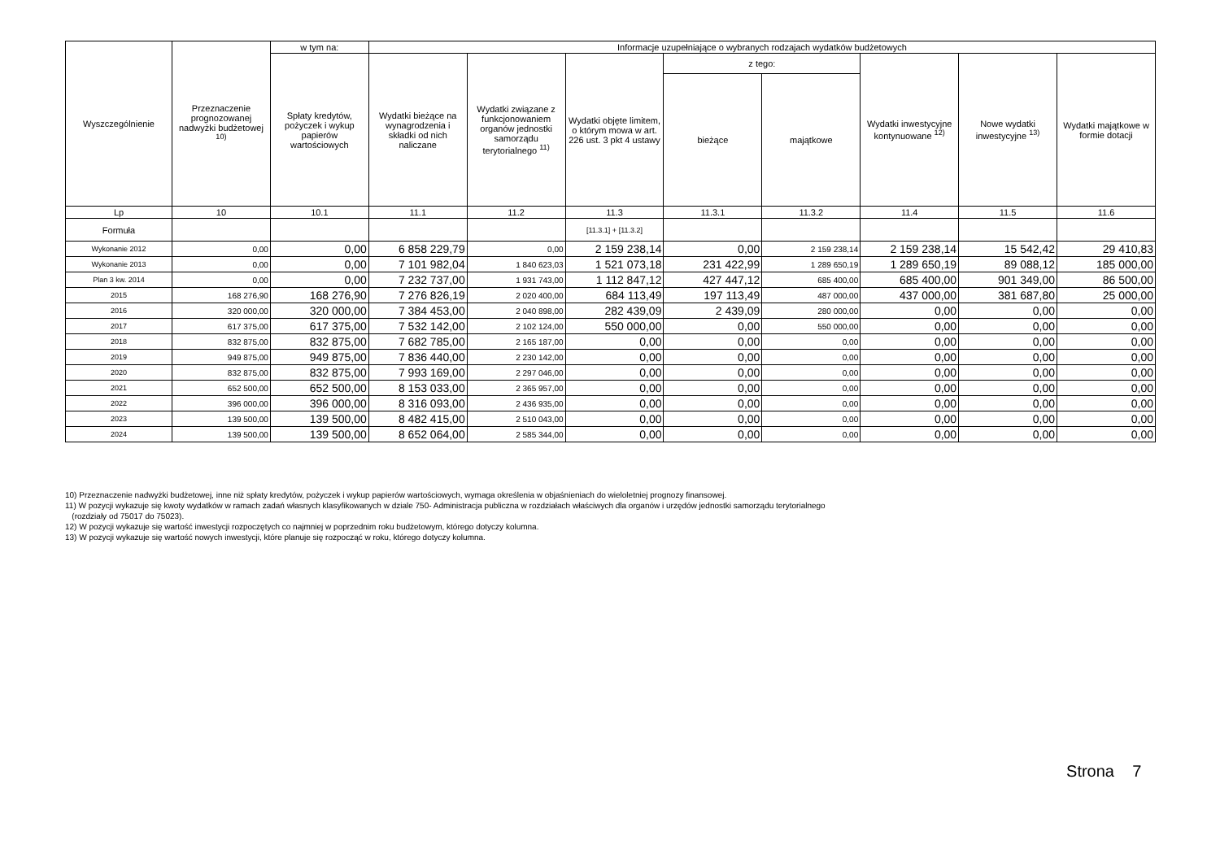| Wyszczególnienie | Przeznaczenie prognozowanej nadwyżki budżetowej <sup>10)</sup> | w tym na: | Informacje uzupełniające o wybranych rodzajach wydatków budżetowych | | | | | | | |
| --- | --- | --- | --- | --- | --- | --- | --- | --- | --- | --- |
| | | Spłaty kredytów, pożyczek i wykup papierów wartościowych | Wydatki bieżące na wynagrodzenia i składki od nich naliczane | Wydatki związane z funkcjonowaniem organów jednostki samorządu terytorialnego <sup>11)</sup> | Wydatki objęte limitem, o którym mowa w art. 226 ust. 3 pkt 4 ustawy | z tego: | | Wydatki inwestycyjne kontynuowane <sup>12)</sup> | Nowe wydatki inwestycyjne <sup>13)</sup> | Wydatki majątkowe w formie dotacji |
| | | | | | | bieżące | majątkowe | | | |
| Lp | 10 | 10.1 | 11.1 | 11.2 | 11.3 | 11.3.1 | 11.3.2 | 11.4 | 11.5 | 11.6 |
| Formuła | | | | | [11.3.1] + [11.3.2] | | | | | |
| Wykonanie 2012 | 0,00 | 0,00 | 6 858 229,79 | 0,00 | 2 159 238,14 | 0,00 | 2 159 238,14 | 2 159 238,14 | 15 542,42 | 29 410,83 |
| Wykonanie 2013 | 0,00 | 0,00 | 7 101 982,04 | 1 840 623,03 | 1 521 073,18 | 231 422,99 | 1 289 650,19 | 1 289 650,19 | 89 088,12 | 185 000,00 |
| Plan 3 kw. 2014 | 0,00 | 0,00 | 7 232 737,00 | 1 931 743,00 | 1 112 847,12 | 427 447,12 | 685 400,00 | 685 400,00 | 901 349,00 | 86 500,00 |
| 2015 | 168 276,90 | 168 276,90 | 7 276 826,19 | 2 020 400,00 | 684 113,49 | 197 113,49 | 487 000,00 | 437 000,00 | 381 687,80 | 25 000,00 |
| 2016 | 320 000,00 | 320 000,00 | 7 384 453,00 | 2 040 898,00 | 282 439,09 | 2 439,09 | 280 000,00 | 0,00 | 0,00 | 0,00 |
| 2017 | 617 375,00 | 617 375,00 | 7 532 142,00 | 2 102 124,00 | 550 000,00 | 0,00 | 550 000,00 | 0,00 | 0,00 | 0,00 |
| 2018 | 832 875,00 | 832 875,00 | 7 682 785,00 | 2 165 187,00 | 0,00 | 0,00 | 0,00 | 0,00 | 0,00 | 0,00 |
| 2019 | 949 875,00 | 949 875,00 | 7 836 440,00 | 2 230 142,00 | 0,00 | 0,00 | 0,00 | 0,00 | 0,00 | 0,00 |
| 2020 | 832 875,00 | 832 875,00 | 7 993 169,00 | 2 297 046,00 | 0,00 | 0,00 | 0,00 | 0,00 | 0,00 | 0,00 |
| 2021 | 652 500,00 | 652 500,00 | 8 153 033,00 | 2 365 957,00 | 0,00 | 0,00 | 0,00 | 0,00 | 0,00 | 0,00 |
| 2022 | 396 000,00 | 396 000,00 | 8 316 093,00 | 2 436 935,00 | 0,00 | 0,00 | 0,00 | 0,00 | 0,00 | 0,00 |
| 2023 | 139 500,00 | 139 500,00 | 8 482 415,00 | 2 510 043,00 | 0,00 | 0,00 | 0,00 | 0,00 | 0,00 | 0,00 |
| 2024 | 139 500,00 | 139 500,00 | 8 652 064,00 | 2 585 344,00 | 0,00 | 0,00 | 0,00 | 0,00 | 0,00 | 0,00 |
10) Przeznaczenie nadwyżki budżetowej, inne niż spłaty kredytów, pożyczek i wykup papierów wartościowych, wymaga określenia w objaśnieniach do wieloletniej prognozy finansowej.
11) W pozycji wykazuje się kwoty wydatków w ramach zadań własnych klasyfikowanych w dziale 750- Administracja publiczna w rozdziałach właściwych dla organów i urzędów jednostki samorządu terytorialnego
(rozdziały od 75017 do 75023).
12) W pozycji wykazuje się wartość inwestycji rozpoczętych co najmniej w poprzednim roku budżetowym, którego dotyczy kolumna.
13) W pozycji wykazuje się wartość nowych inwestycji, które planuje się rozpocząć w roku, którego dotyczy kolumna.
Strona 7